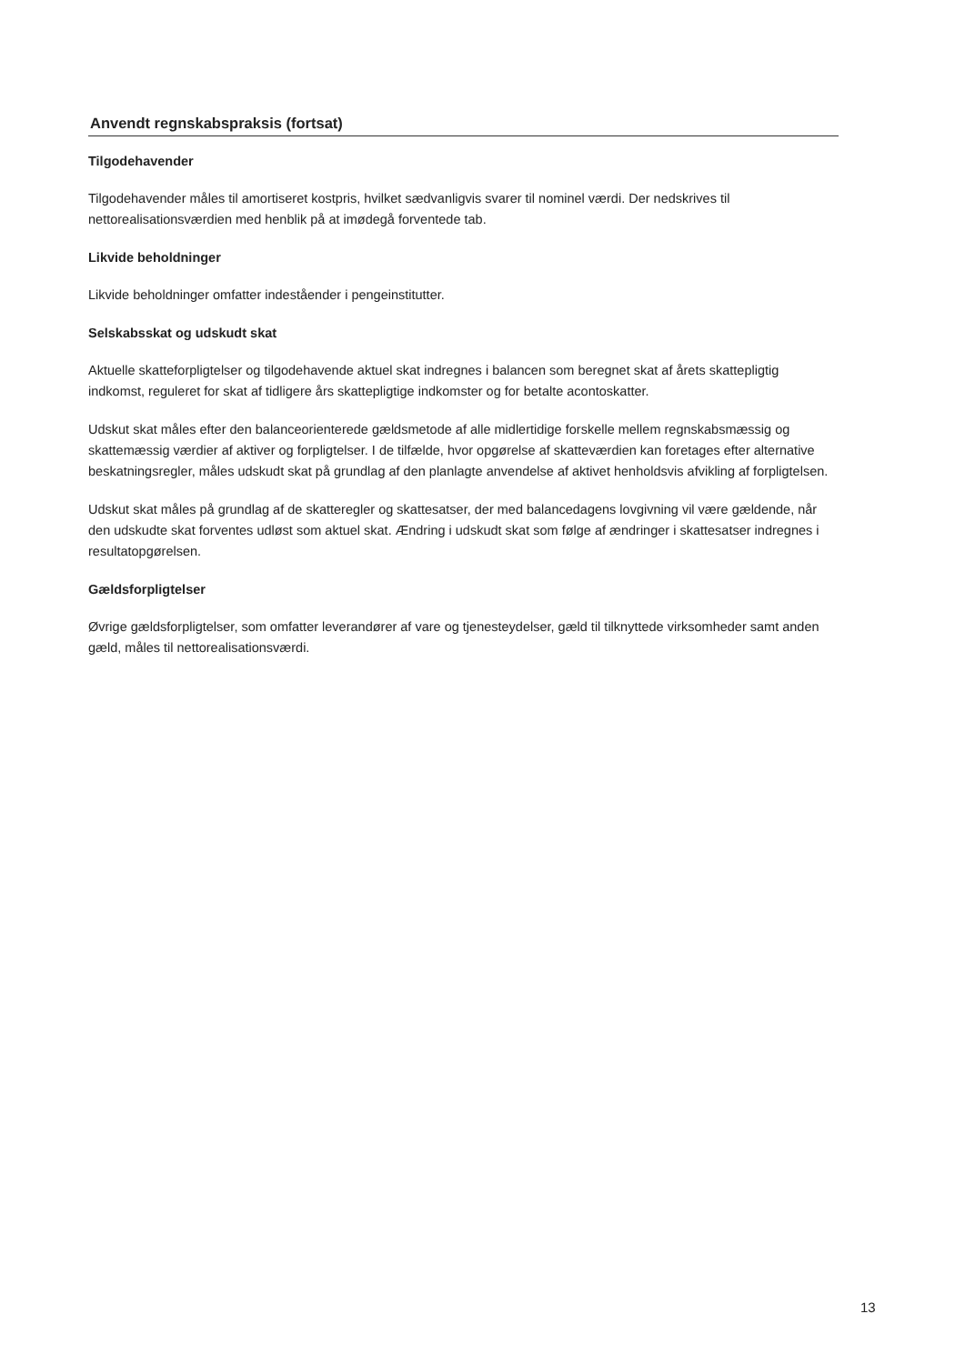Anvendt regnskabspraksis (fortsat)
Tilgodehavender
Tilgodehavender måles til amortiseret kostpris, hvilket sædvanligvis svarer til nominel værdi. Der nedskrives til nettorealisationsværdien med henblik på at imødegå forventede tab.
Likvide beholdninger
Likvide beholdninger omfatter indeståender i pengeinstitutter.
Selskabsskat og udskudt skat
Aktuelle skatteforpligtelser og tilgodehavende aktuel skat indregnes i balancen som beregnet skat af årets skattepligtig indkomst, reguleret for skat af tidligere års skattepligtige indkomster og for betalte acontoskatter.
Udskut skat måles efter den balanceorienterede gældsmetode af alle midlertidige forskelle mellem regnskabsmæssig og skattemæssig værdier af aktiver og forpligtelser. I de tilfælde, hvor opgørelse af skatteværdien kan foretages efter alternative beskatningsregler, måles udskudt skat på grundlag af den planlagte anvendelse af aktivet henholdsvis afvikling af forpligtelsen.
Udskut skat måles på grundlag af de skatteregler og skattesatser, der med balancedagens lovgivning vil være gældende, når den udskudte skat forventes udløst som aktuel skat. Ændring i udskudt skat som følge af ændringer i skattesatser indregnes i resultatopgørelsen.
Gældsforpligtelser
Øvrige gældsforpligtelser, som omfatter leverandører af vare og tjenesteydelser, gæld til tilknyttede virksomheder samt anden gæld, måles til nettorealisationsværdi.
13